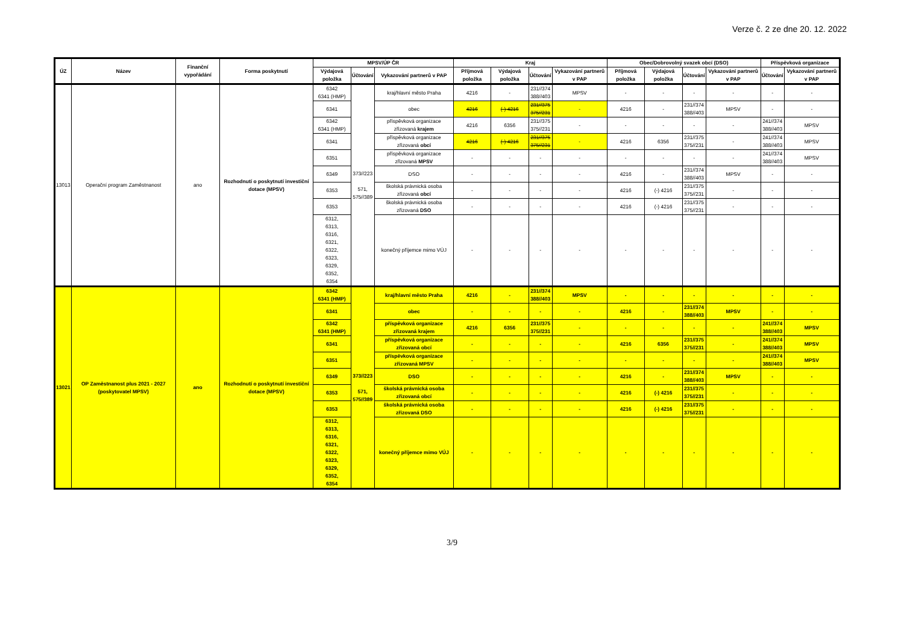Verze č. 2 ze dne 20. 12. 2022
| ÚZ | Název | Finanční vypořádání | Forma poskytnutí | MPSV/ÚP ČR | | | Kraj | | | | Obec/Dobrovolný svazek obcí (DSO) | | | | Příspěvková organizace | |
| --- | --- | --- | --- | --- | --- | --- | --- | --- | --- | --- | --- | --- | --- | --- | --- | --- |
| | | | | Výdajová položka | Účtování | Vykazování partnerů v PAP | Příjmová položka | Výdajová položka | Účtování | Vykazování partnerů v PAP | Příjmová položka | Výdajová položka | Účtování | Vykazování partnerů v PAP | Účtování | Vykazování partnerů v PAP |
| 13013 | Operační program Zaměstnanost | ano | Rozhodnutí o poskytnutí investiční dotace (MPSV) | 6342 6341 (HMP) | 373//223 571, 575//389 | kraj/hlavní město Praha | 4216 | - | 231//374 388//403 | MPSV | - | - | - | - | - | - |
| | | | | 6341 | | obec | 4216 | (-) 4216 | 231//375 375//231 | - | 4216 | - | 231//374 388//403 | MPSV | - | - |
| | | | | 6342 6341 (HMP) | | příspěvková organizace zřizovaná krajem | 4216 | 6356 | 231//375 375//231 | - | - | - | - | - | 241//374 388//403 | MPSV |
| | | | | 6341 | | příspěvková organizace zřizovaná obcí | 4216 | (-) 4216 | 231//375 375//231 | - | 4216 | 6356 | 231//375 375//231 | - | 241//374 388//403 | MPSV |
| | | | | 6351 | | příspěvková organizace zřizovaná MPSV | - | - | - | - | - | - | - | - | 241//374 388//403 | MPSV |
| | | | | 6349 | | DSO | - | - | - | - | 4216 | - | 231//374 388//403 | MPSV | - | - |
| | | | | 6353 | | školská právnická osoba zřizovaná obcí | - | - | - | - | 4216 | (-) 4216 | 231//375 375//231 | - | - | - |
| | | | | 6353 | | školská právnická osoba zřizovaná DSO | - | - | - | - | 4216 | (-) 4216 | 231//375 375//231 | - | - | - |
| | | | | 6312, 6313, 6316, 6321, 6322, 6323, 6329, 6352, 6354 | | konečný příjemce mimo VÚJ | - | - | - | - | - | - | - | - | - | - |
| 13021 | OP Zaměstnanost plus 2021 - 2027 (poskytovatel MPSV) | ano | Rozhodnutí o poskytnutí investiční dotace (MPSV) | 6342 6341 (HMP) | 373//223 571, 575//389 | kraj/hlavní město Praha | 4216 | - | 231//374 388//403 | MPSV | - | - | - | - | - | - |
| | | | | 6341 | | obec | - | - | - | - | 4216 | - | 231//374 388//403 | MPSV | - | - |
| | | | | 6342 6341 (HMP) | | příspěvková organizace zřizovaná krajem | 4216 | 6356 | 231//375 375//231 | - | - | - | - | - | 241//374 388//403 | MPSV |
| | | | | 6341 | | příspěvková organizace zřizovaná obcí | - | - | - | - | 4216 | 6356 | 231//375 375//231 | - | 241//374 388//403 | MPSV |
| | | | | 6351 | | příspěvková organizace zřizovaná MPSV | - | - | - | - | - | - | - | - | 241//374 388//403 | MPSV |
| | | | | 6349 | | DSO | - | - | - | - | 4216 | - | 231//374 388//403 | MPSV | - | - |
| | | | | 6353 | | školská právnická osoba zřizovaná obcí | - | - | - | - | 4216 | (-) 4216 | 231//375 375//231 | - | - | - |
| | | | | 6353 | | školská právnická osoba zřizovaná DSO | - | - | - | - | 4216 | (-) 4216 | 231//375 375//231 | - | - | - |
| | | | | 6312, 6313, 6316, 6321, 6322, 6323, 6329, 6352, 6354 | | konečný příjemce mimo VÚJ | - | - | - | - | - | - | - | - | - | - |
3/9